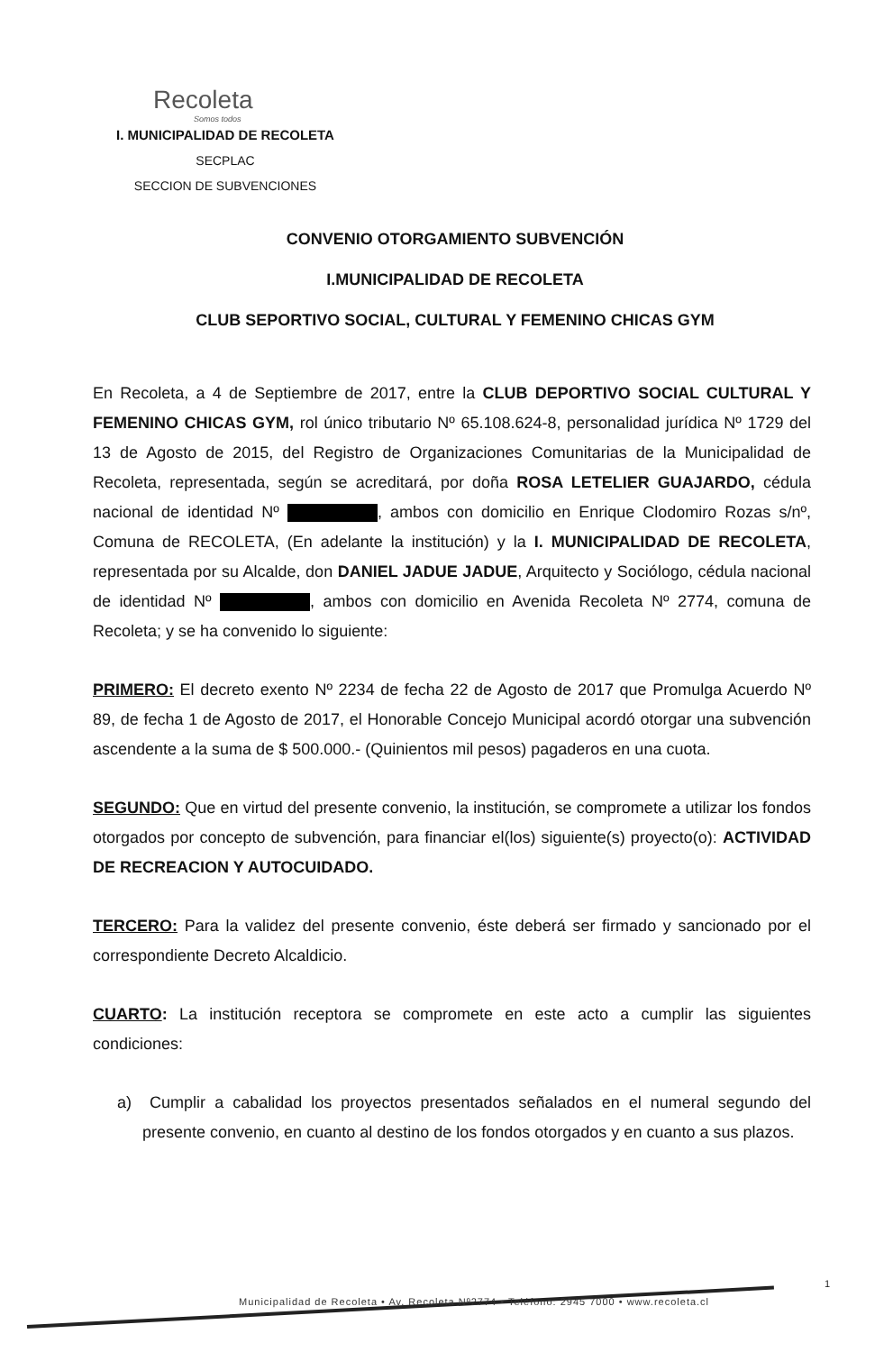Recoleta
Somos todos
I. MUNICIPALIDAD DE RECOLETA
SECPLAC
SECCION DE SUBVENCIONES
CONVENIO OTORGAMIENTO SUBVENCIÓN
I.MUNICIPALIDAD DE RECOLETA
CLUB SEPORTIVO SOCIAL, CULTURAL Y FEMENINO CHICAS GYM
En Recoleta, a 4 de Septiembre de 2017, entre la CLUB DEPORTIVO SOCIAL CULTURAL Y FEMENINO CHICAS GYM, rol único tributario Nº 65.108.624-8, personalidad jurídica Nº 1729 del 13 de Agosto de 2015, del Registro de Organizaciones Comunitarias de la Municipalidad de Recoleta, representada, según se acreditará, por doña ROSA LETELIER GUAJARDO, cédula nacional de identidad Nº , ambos con domicilio en Enrique Clodomiro Rozas s/nº, Comuna de RECOLETA, (En adelante la institución) y la I. MUNICIPALIDAD DE RECOLETA, representada por su Alcalde, don DANIEL JADUE JADUE, Arquitecto y Sociólogo, cédula nacional de identidad Nº , ambos con domicilio en Avenida Recoleta Nº 2774, comuna de Recoleta; y se ha convenido lo siguiente:
PRIMERO: El decreto exento Nº 2234 de fecha 22 de Agosto de 2017 que Promulga Acuerdo Nº 89, de fecha 1 de Agosto de 2017, el Honorable Concejo Municipal acordó otorgar una subvención ascendente a la suma de $ 500.000.- (Quinientos mil pesos) pagaderos en una cuota.
SEGUNDO: Que en virtud del presente convenio, la institución, se compromete a utilizar los fondos otorgados por concepto de subvención, para financiar el(los) siguiente(s) proyecto(o): ACTIVIDAD DE RECREACION Y AUTOCUIDADO.
TERCERO: Para la validez del presente convenio, éste deberá ser firmado y sancionado por el correspondiente Decreto Alcaldicio.
CUARTO: La institución receptora se compromete en este acto a cumplir las siguientes condiciones:
a) Cumplir a cabalidad los proyectos presentados señalados en el numeral segundo del presente convenio, en cuanto al destino de los fondos otorgados y en cuanto a sus plazos.
Municipalidad de Recoleta • Av. Recoleta Nº2774 • Teléfono: 2945 7000 • www.recoleta.cl
1